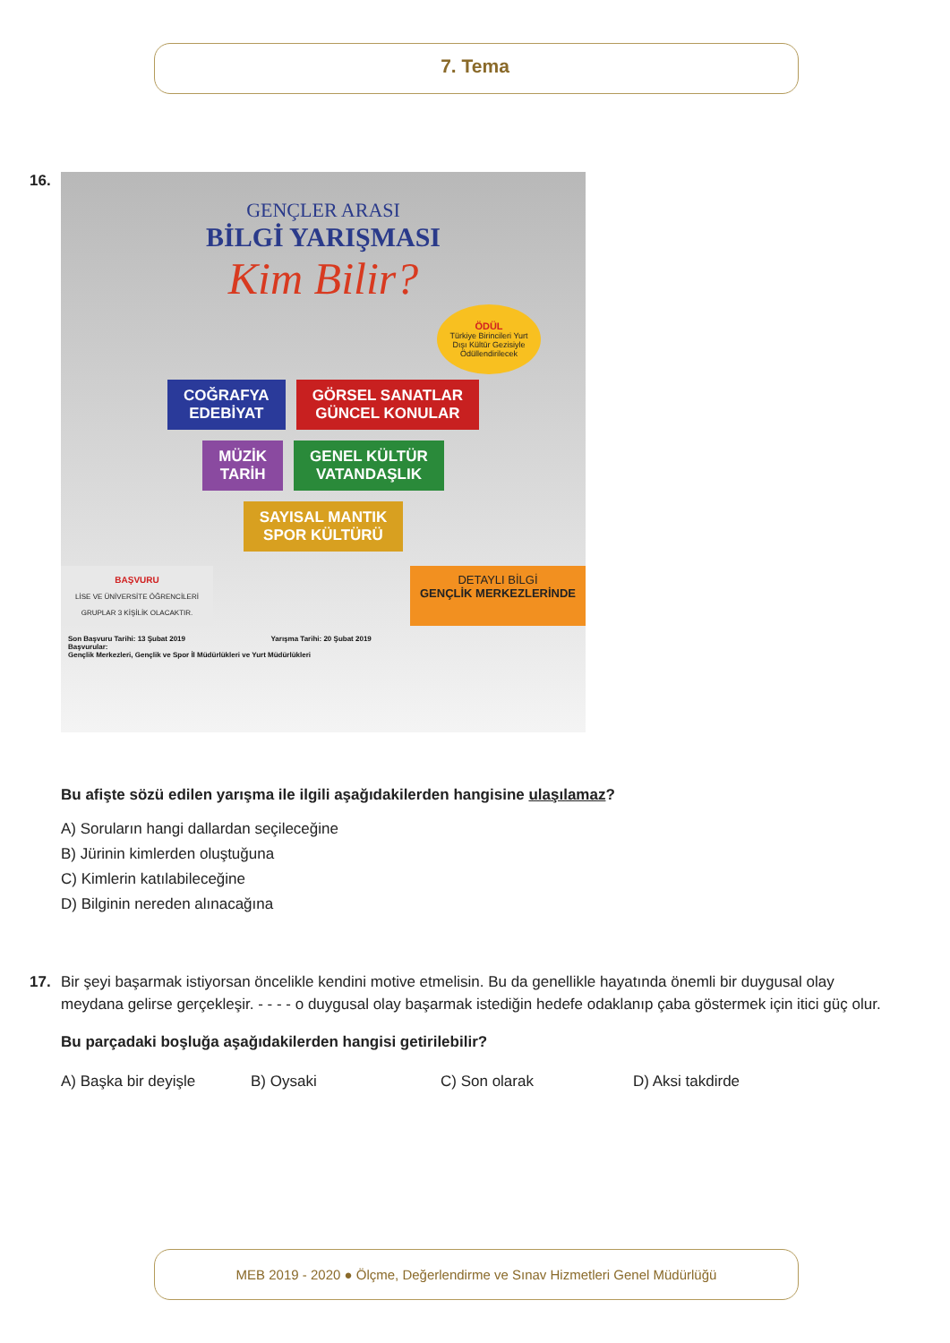7. Tema
16.
GENÇLER ARASI
BİLGİ YARIŞMASI
Kim Bilir?
ÖDÜL
Türkiye Birincileri Yurt Dışı Kültür Gezisiyle Ödüllendirilecek
COĞRAFYA
EDEBİYAT GÖRSEL SANATLAR
GÜNCEL KONULAR
MÜZİK
TARİH GENEL KÜLTÜR
VATANDAŞLIK
SAYISAL MANTIK
SPOR KÜLTÜRÜ
BAŞVURU
LİSE VE ÜNİVERSİTE ÖĞRENCİLERİ
GRUPLAR 3 KİŞİLİK OLACAKTIR.
DETAYLI BİLGİ
GENÇLİK MERKEZLERİNDE
Son Başvuru Tarihi: 13 Şubat 2019 Yarışma Tarihi: 20 Şubat 2019
Başvurular:
Gençlik Merkezleri, Gençlik ve Spor İl Müdürlükleri ve Yurt Müdürlükleri
Bu afişte sözü edilen yarışma ile ilgili aşağıdakilerden hangisine ulaşılamaz?
A) Soruların hangi dallardan seçileceğine
B) Jürinin kimlerden oluştuğuna
C) Kimlerin katılabileceğine
D) Bilginin nereden alınacağına
17. Bir şeyi başarmak istiyorsan öncelikle kendini motive etmelisin. Bu da genellikle hayatında önemli bir duygusal olay meydana gelirse gerçekleşir. - - - - o duygusal olay başarmak istediğin hedefe odaklanıp çaba göstermek için itici güç olur.
Bu parçadaki boşluğa aşağıdakilerden hangisi getirilebilir?
A) Başka bir deyişle B) Oysaki C) Son olarak D) Aksi takdirde
MEB 2019 - 2020 ● Ölçme, Değerlendirme ve Sınav Hizmetleri Genel Müdürlüğü